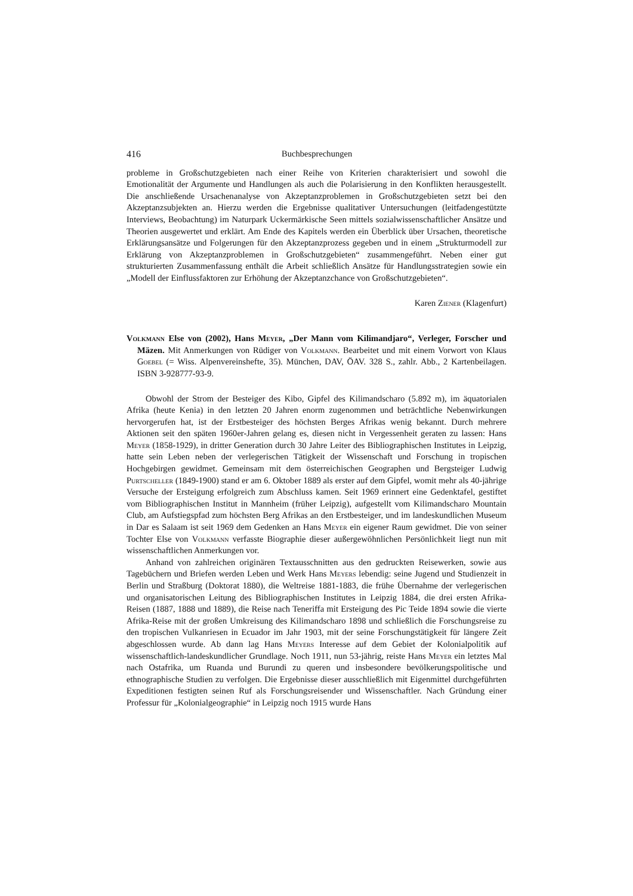416 Buchbesprechungen
probleme in Großschutzgebieten nach einer Reihe von Kriterien charakterisiert und sowohl die Emotionalität der Argumente und Handlungen als auch die Polarisierung in den Konflikten herausgestellt. Die anschließende Ursachenanalyse von Akzeptanzproblemen in Großschutzgebieten setzt bei den Akzeptanzsubjekten an. Hierzu werden die Ergebnisse qualitativer Untersuchungen (leitfadengestützte Interviews, Beobachtung) im Naturpark Uckermärkische Seen mittels sozialwissenschaftlicher Ansätze und Theorien ausgewertet und erklärt. Am Ende des Kapitels werden ein Überblick über Ursachen, theoretische Erklärungsansätze und Folgerungen für den Akzeptanzprozess gegeben und in einem „Strukturmodell zur Erklärung von Akzeptanzproblemen in Großschutzgebieten“ zusammengeführt. Neben einer gut strukturierten Zusammenfassung enthält die Arbeit schließlich Ansätze für Handlungsstrategien sowie ein „Modell der Einflussfaktoren zur Erhöhung der Akzeptanzchance von Großschutzgebieten“.
Karen Ziener (Klagenfurt)
Volkmann Else von (2002), Hans Meyer, „Der Mann vom Kilimandjaro“, Verleger, Forscher und Mäzen. Mit Anmerkungen von Rüdiger von Volkmann. Bearbeitet und mit einem Vorwort von Klaus Goebel (= Wiss. Alpenvereinshefte, 35). München, DAV, ÖAV. 328 S., zahlr. Abb., 2 Kartenbeilagen. ISBN 3-928777-93-9.
Obwohl der Strom der Besteiger des Kibo, Gipfel des Kilimandscharo (5.892 m), im äquatorialen Afrika (heute Kenia) in den letzten 20 Jahren enorm zugenommen und beträchtliche Nebenwirkungen hervorgerufen hat, ist der Erstbesteiger des höchsten Berges Afrikas wenig bekannt. Durch mehrere Aktionen seit den späten 1960er-Jahren gelang es, diesen nicht in Vergessenheit geraten zu lassen: Hans Meyer (1858-1929), in dritter Generation durch 30 Jahre Leiter des Bibliographischen Institutes in Leipzig, hatte sein Leben neben der verlegerischen Tätigkeit der Wissenschaft und Forschung in tropischen Hochgebirgen gewidmet. Gemeinsam mit dem österreichischen Geographen und Bergsteiger Ludwig Purtscheller (1849-1900) stand er am 6. Oktober 1889 als erster auf dem Gipfel, womit mehr als 40-jährige Versuche der Ersteigung erfolgreich zum Abschluss kamen. Seit 1969 erinnert eine Gedenktafel, gestiftet vom Bibliographischen Institut in Mannheim (früher Leipzig), aufgestellt vom Kilimandscharo Mountain Club, am Aufstiegspfad zum höchsten Berg Afrikas an den Erstbesteiger, und im landeskundlichen Museum in Dar es Salaam ist seit 1969 dem Gedenken an Hans Meyer ein eigener Raum gewidmet. Die von seiner Tochter Else von Volkmann verfasste Biographie dieser außergewöhnlichen Persönlichkeit liegt nun mit wissenschaftlichen Anmerkungen vor.
Anhand von zahlreichen originären Textausschnitten aus den gedruckten Reisewerken, sowie aus Tagebüchern und Briefen werden Leben und Werk Hans Meyers lebendig: seine Jugend und Studienzeit in Berlin und Straßburg (Doktorat 1880), die Weltreise 1881-1883, die frühe Übernahme der verlegerischen und organisatorischen Leitung des Bibliographischen Institutes in Leipzig 1884, die drei ersten Afrika-Reisen (1887, 1888 und 1889), die Reise nach Teneriffa mit Ersteigung des Pic Teide 1894 sowie die vierte Afrika-Reise mit der großen Umkreisung des Kilimandscharo 1898 und schließlich die Forschungsreise zu den tropischen Vulkanriesen in Ecuador im Jahr 1903, mit der seine Forschungstätigkeit für längere Zeit abgeschlossen wurde. Ab dann lag Hans Meyers Interesse auf dem Gebiet der Kolonialpolitik auf wissenschaftlich-landeskundlicher Grundlage. Noch 1911, nun 53-jährig, reiste Hans Meyer ein letztes Mal nach Ostafrika, um Ruanda und Burundi zu queren und insbesondere bevölkerungspolitische und ethnographische Studien zu verfolgen. Die Ergebnisse dieser ausschließlich mit Eigenmittel durchgeführten Expeditionen festigten seinen Ruf als Forschungsreisender und Wissenschaftler. Nach Gründung einer Professur für „Kolonialgeographie“ in Leipzig noch 1915 wurde Hans